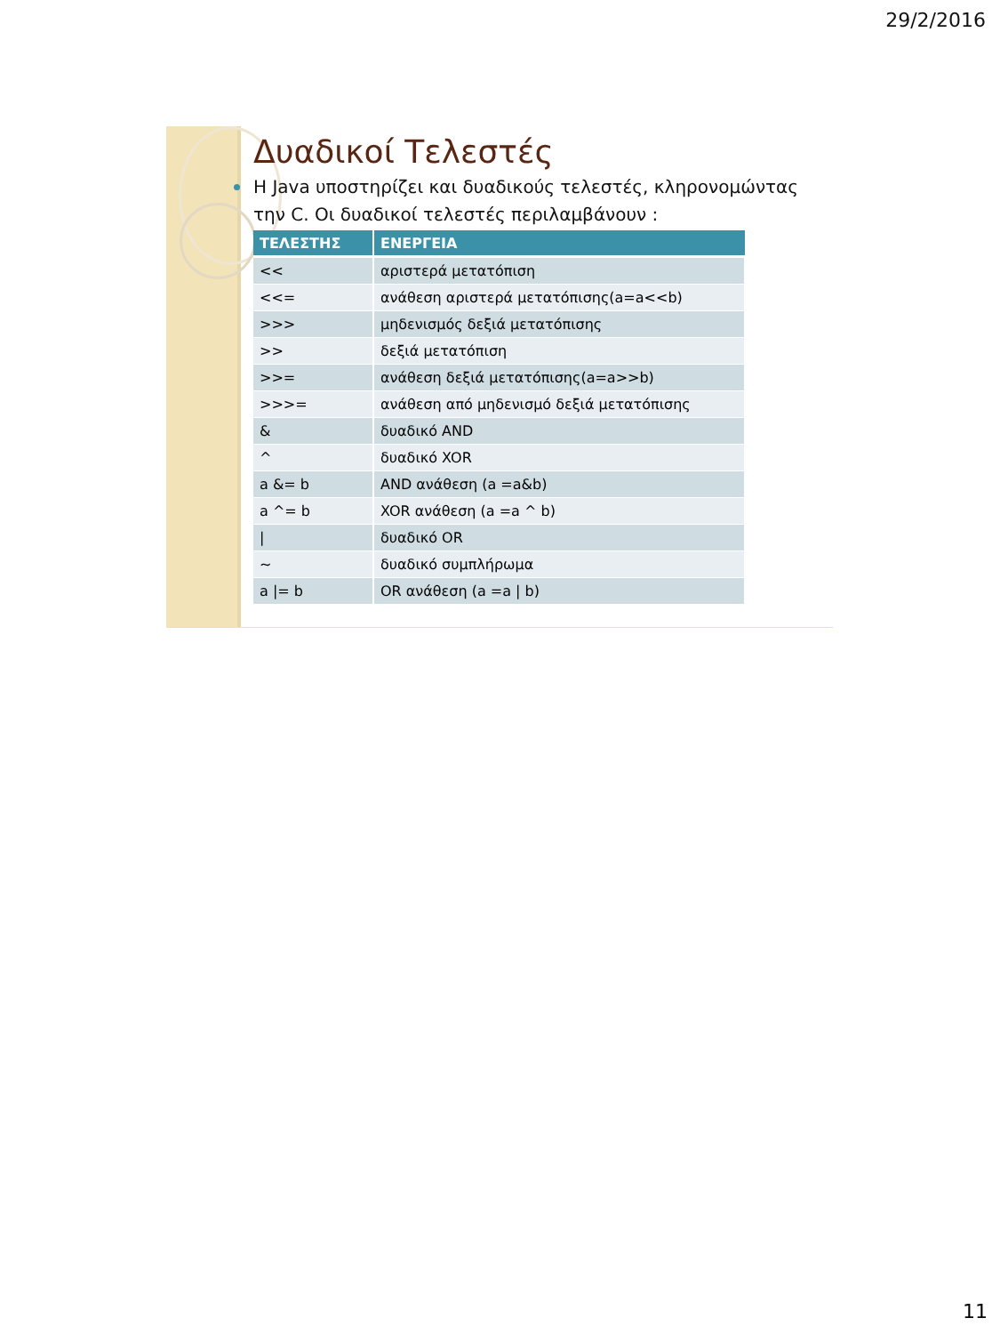29/2/2016
Δυαδικοί Τελεστές
Η Java υποστηρίζει και δυαδικούς τελεστές, κληρονομώντας την C. Οι δυαδικοί τελεστές περιλαμβάνουν :
| ΤΕΛΕΣΤΗΣ | ΕΝΕΡΓΕΙΑ |
| --- | --- |
| << | αριστερά μετατόπιση |
| <<= | ανάθεση αριστερά μετατόπισης(a=a<<b) |
| >>> | μηδενισμός δεξιά μετατόπισης |
| >> | δεξιά μετατόπιση |
| >>= | ανάθεση δεξιά μετατόπισης(a=a>>b) |
| >>>= | ανάθεση από μηδενισμό δεξιά μετατόπισης |
| & | δυαδικό AND |
| ^ | δυαδικό XOR |
| a &= b | AND ανάθεση (a =a&b) |
| a ^= b | XOR ανάθεση (a =a ^ b) |
| / | δυαδικό OR |
| ~ | δυαδικό συμπλήρωμα |
| a /= b | OR ανάθεση (a =a / b) |
11